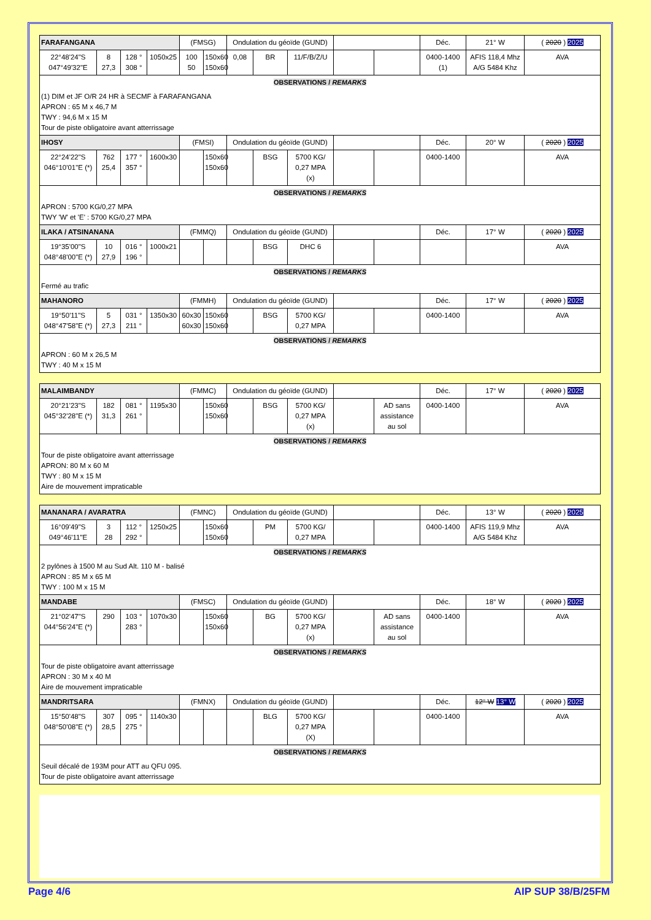| FARAFANGANA | | | | (FMSG) | | Ondulation du géoïde (GUND) | | | | | Déc. | 21° W | ( 2020 ) 2025 |
| 22°48'24"S 047°49'32"E | 8 27,3 | 128 ° 308 ° | 1050x25 | 100 50 | 150x60 150x60 | 0,08 | BR | 11/F/B/Z/U | | | 0400-1400 (1) | AFIS 118,4 Mhz A/G 5484 Khz | AVA |
| OBSERVATIONS / REMARKS | | | | | | | | | | | | | |
| (1) DIM et JF O/R 24 HR à SECMF à FARAFANGANA APRON : 65 M x 46,7 M TWY : 94,6 M x 15 M Tour de piste obligatoire avant atterrissage | | | | | | | | | | | | | |
| IHOSY | | | | (FMSI) | | Ondulation du géoïde (GUND) | | | | | Déc. | 20° W | ( 2020 ) 2025 |
| 22°24'22"S 046°10'01"E (*) | 762 25,4 | 177 ° 357 ° | 1600x30 | | 150x60 150x60 | | BSG | 5700 KG/ 0,27 MPA (x) | | | 0400-1400 | | AVA |
| OBSERVATIONS / REMARKS | | | | | | | | | | | | | |
| APRON : 5700 KG/0,27 MPA TWY 'W' et 'E' : 5700 KG/0,27 MPA | | | | | | | | | | | | | |
| ILAKA / ATSINANANA | | | | (FMMQ) | | Ondulation du géoïde (GUND) | | | | | Déc. | 17° W | ( 2020 ) 2025 |
| 19°35'00"S 048°48'00"E (*) | 10 27,9 | 016 ° 196 ° | 1000x21 | | | | BSG | DHC 6 | | | | | AVA |
| OBSERVATIONS / REMARKS | | | | | | | | | | | | | |
| Fermé au trafic | | | | | | | | | | | | | |
| MAHANORO | | | | (FMMH) | | Ondulation du géoïde (GUND) | | | | | Déc. | 17° W | ( 2020 ) 2025 |
| 19°50'11"S 048°47'58"E (*) | 5 27,3 | 031 ° 211 ° | 1350x30 | 60x30 60x30 | 150x60 150x60 | | BSG | 5700 KG/ 0,27 MPA | | | 0400-1400 | | AVA |
| OBSERVATIONS / REMARKS | | | | | | | | | | | | | |
| APRON : 60 M x 26,5 M TWY : 40 M x 15 M | | | | | | | | | | | | | |
| MALAIMBANDY | | | | (FMMC) | | Ondulation du géoïde (GUND) | | | | | Déc. | 17° W | ( 2020 ) 2025 |
| 20°21'23"S 045°32'28"E (*) | 182 31,3 | 081 ° 261 ° | 1195x30 | | 150x60 150x60 | | BSG | 5700 KG/ 0,27 MPA (x) | | AD sans assistance au sol | 0400-1400 | | AVA |
| OBSERVATIONS / REMARKS | | | | | | | | | | | | | |
| Tour de piste obligatoire avant atterrissage APRON: 80 M x 60 M TWY : 80 M x 15 M Aire de mouvement impraticable | | | | | | | | | | | | | |
| MANANARA / AVARATRA | | | | (FMNC) | | Ondulation du géoïde (GUND) | | | | | Déc. | 13° W | ( 2020 ) 2025 |
| 16°09'49"S 049°46'11"E | 3 28 | 112 ° 292 ° | 1250x25 | | 150x60 150x60 | | PM | 5700 KG/ 0,27 MPA | | | 0400-1400 | AFIS 119,9 Mhz A/G 5484 Khz | AVA |
| OBSERVATIONS / REMARKS | | | | | | | | | | | | | |
| 2 pylônes à 1500 M au Sud Alt. 110 M - balisé APRON : 85 M x 65 M TWY : 100 M x 15 M | | | | | | | | | | | | | |
| MANDABE | | | | (FMSC) | | Ondulation du géoïde (GUND) | | | | | Déc. | 18° W | ( 2020 ) 2025 |
| 21°02'47"S 044°56'24"E (*) | 290 | 103 ° 283 ° | 1070x30 | | 150x60 150x60 | | BG | 5700 KG/ 0,27 MPA (x) | | AD sans assistance au sol | 0400-1400 | | AVA |
| OBSERVATIONS / REMARKS | | | | | | | | | | | | | |
| Tour de piste obligatoire avant atterrissage APRON : 30 M x 40 M Aire de mouvement impraticable | | | | | | | | | | | | | |
| MANDRITSARA | | | | (FMNX) | | Ondulation du géoïde (GUND) | | | | | Déc. | 12° W 13° W | ( 2020 ) 2025 |
| 15°50'48"S 048°50'08"E (*) | 307 28,5 | 095 ° 275 ° | 1140x30 | | | | BLG | 5700 KG/ 0,27 MPA (X) | | | 0400-1400 | | AVA |
| OBSERVATIONS / REMARKS | | | | | | | | | | | | | |
| Seuil décalé de 193M pour ATT au QFU 095. Tour de piste obligatoire avant atterrissage | | | | | | | | | | | | | |
Page 4/6 AIP SUP 38/B/25FM